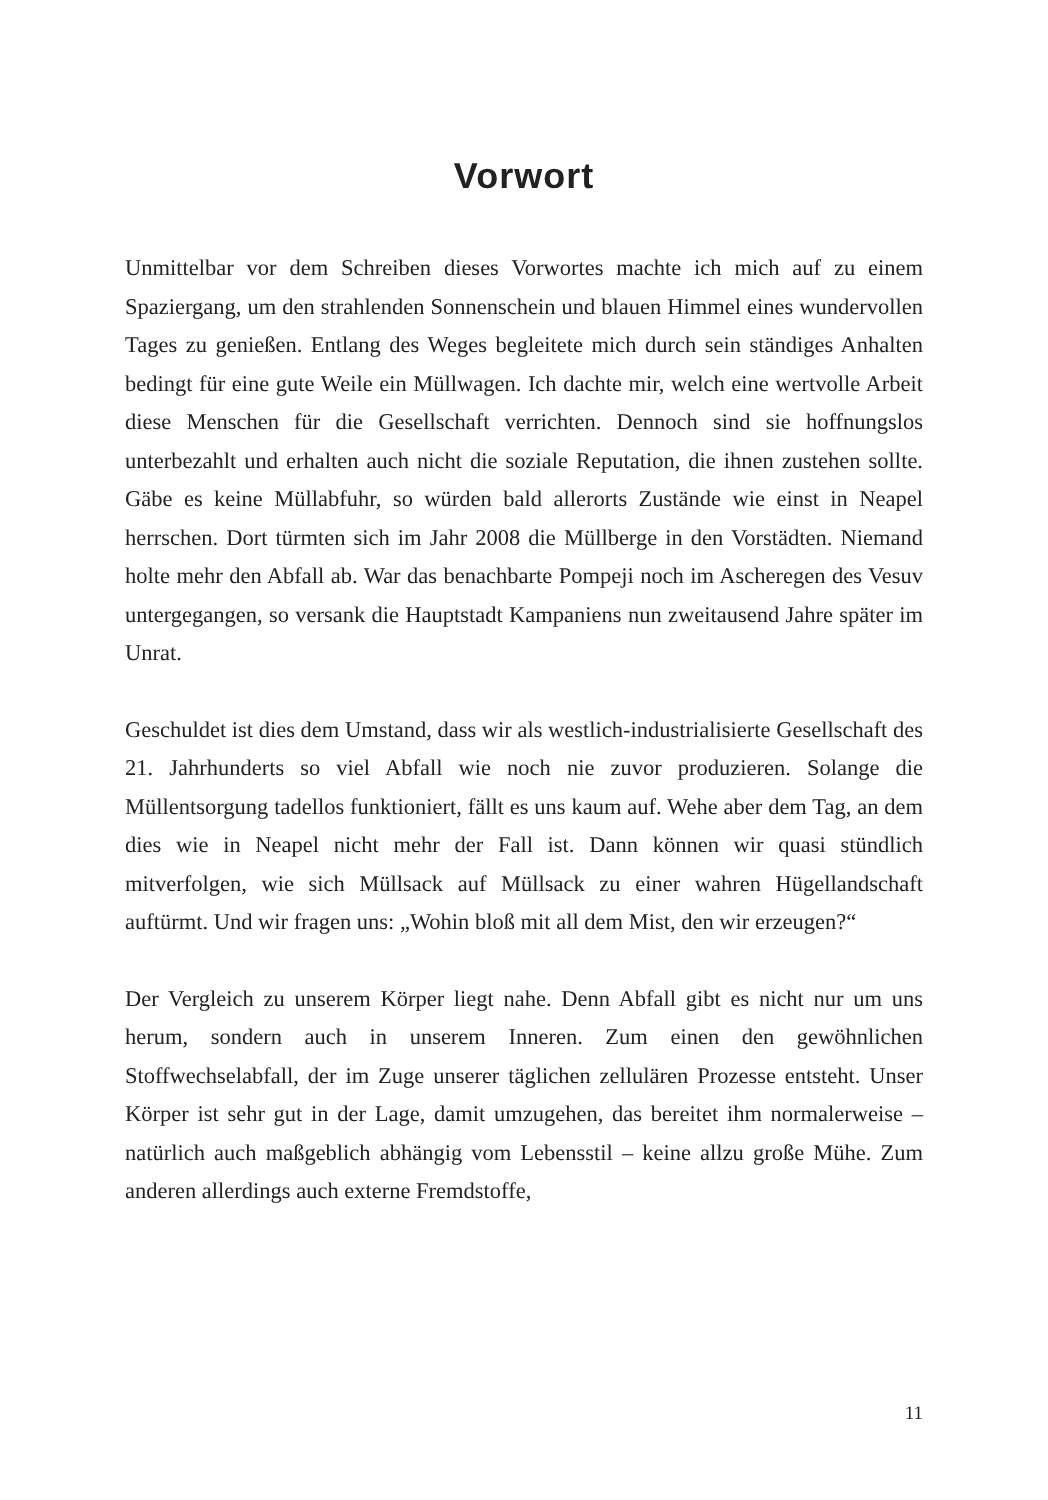Vorwort
Unmittelbar vor dem Schreiben dieses Vorwortes machte ich mich auf zu einem Spaziergang, um den strahlenden Sonnenschein und blauen Himmel eines wundervollen Tages zu genießen. Entlang des Weges begleitete mich durch sein ständiges Anhalten bedingt für eine gute Weile ein Müllwagen. Ich dachte mir, welch eine wertvolle Arbeit diese Menschen für die Gesellschaft verrichten. Dennoch sind sie hoffnungslos unterbezahlt und erhalten auch nicht die soziale Reputation, die ihnen zustehen sollte. Gäbe es keine Müllabfuhr, so würden bald allerorts Zustände wie einst in Neapel herrschen. Dort türmten sich im Jahr 2008 die Müllberge in den Vorstädten. Niemand holte mehr den Abfall ab. War das benachbarte Pompeji noch im Ascheregen des Vesuv untergegangen, so versank die Hauptstadt Kampaniens nun zweitausend Jahre später im Unrat.
Geschuldet ist dies dem Umstand, dass wir als westlich-industrialisierte Gesellschaft des 21. Jahrhunderts so viel Abfall wie noch nie zuvor produzieren. Solange die Müllentsorgung tadellos funktioniert, fällt es uns kaum auf. Wehe aber dem Tag, an dem dies wie in Neapel nicht mehr der Fall ist. Dann können wir quasi stündlich mitverfolgen, wie sich Müllsack auf Müllsack zu einer wahren Hügellandschaft auftürmt. Und wir fragen uns: „Wohin bloß mit all dem Mist, den wir erzeugen?“
Der Vergleich zu unserem Körper liegt nahe. Denn Abfall gibt es nicht nur um uns herum, sondern auch in unserem Inneren. Zum einen den gewöhnlichen Stoffwechselabfall, der im Zuge unserer täglichen zellulären Prozesse entsteht. Unser Körper ist sehr gut in der Lage, damit umzugehen, das bereitet ihm normalerweise – natürlich auch maßgeblich abhängig vom Lebensstil – keine allzu große Mühe. Zum anderen allerdings auch externe Fremdstoffe,
11